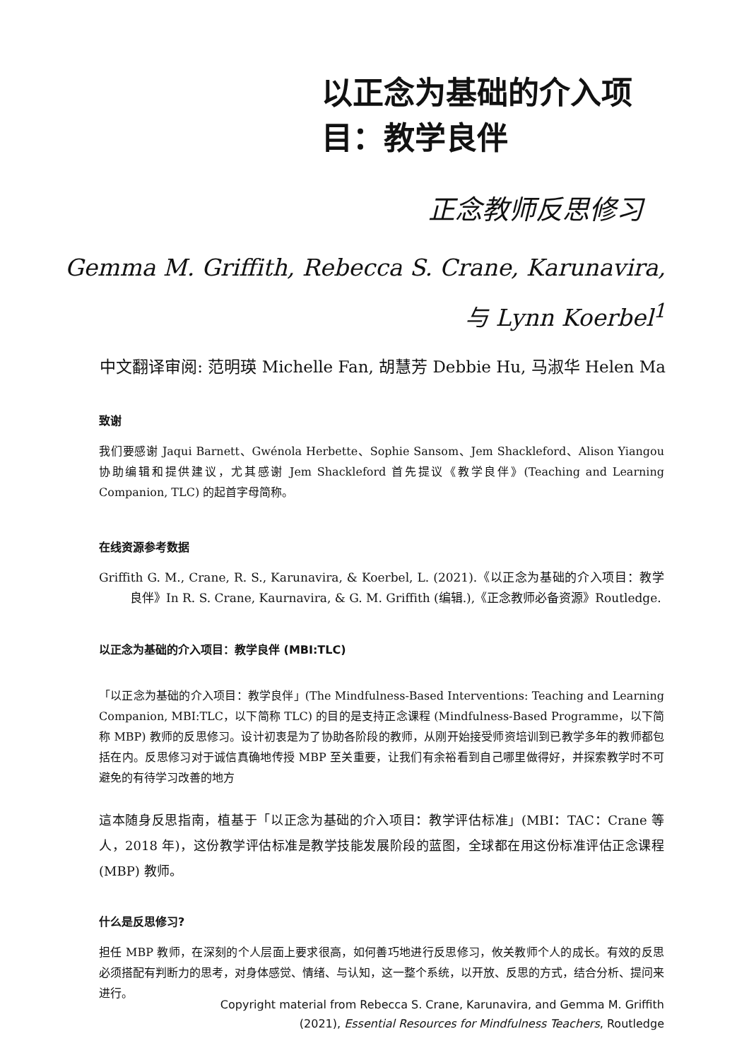以正念为基础的介入项目：教学良伴
正念教师反思修习
Gemma M. Griffith, Rebecca S. Crane, Karunavira,
与 Lynn Koerbel<sup>1</sup>
中文翻译审阅: 范明瑛 Michelle Fan, 胡慧芳 Debbie Hu, 马淑华 Helen Ma
致谢
我们要感谢 Jaqui Barnett、Gwénola Herbette、Sophie Sansom、Jem Shackleford、Alison Yiangou 协助编辑和提供建议，尤其感谢 Jem Shackleford 首先提议《教学良伴》(Teaching and Learning Companion, TLC) 的起首字母简称。
在线资源参考数据
Griffith G. M., Crane, R. S., Karunavira, & Koerbel, L. (2021).《以正念为基础的介入项目：教学良伴》In R. S. Crane, Kaurnavira, & G. M. Griffith (编辑.),《正念教师必备资源》Routledge.
以正念为基础的介入项目：教学良伴 (MBI:TLC)
「以正念为基础的介入项目：教学良伴」(The Mindfulness-Based Interventions: Teaching and Learning Companion, MBI:TLC，以下简称 TLC) 的目的是支持正念课程 (Mindfulness-Based Programme，以下简称 MBP) 教师的反思修习。设计初衷是为了协助各阶段的教师，从刚开始接受师资培训到已教学多年的教师都包括在内。反思修习对于诚信真确地传授 MBP 至关重要，让我们有余裕看到自己哪里做得好，并探索教学时不可避免的有待学习改善的地方
這本随身反思指南，植基于「以正念为基础的介入项目：教学评估标准」(MBI：TAC：Crane 等人，2018 年)，这份教学评估标准是教学技能发展阶段的蓝图，全球都在用这份标准评估正念课程 (MBP) 教师。
什么是反思修习?
担任 MBP 教师，在深刻的个人层面上要求很高，如何善巧地进行反思修习，攸关教师个人的成长。有效的反思必须搭配有判断力的思考，对身体感觉、情绪、与认知，这一整个系统，以开放、反思的方式，结合分析、提问来进行。
Copyright material from Rebecca S. Crane, Karunavira, and Gemma M. Griffith
(2021), Essential Resources for Mindfulness Teachers, Routledge